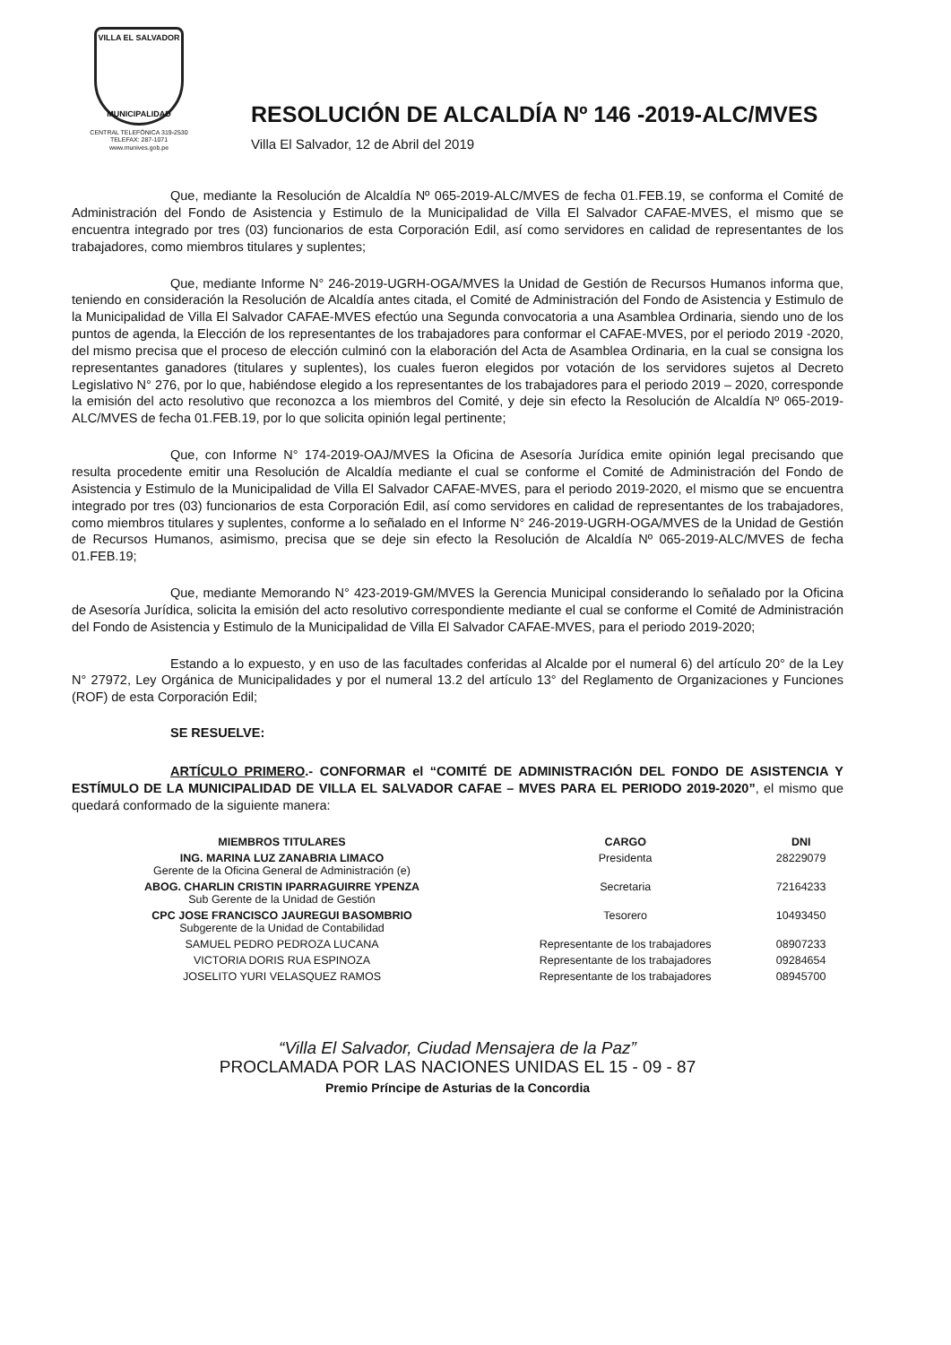VILLA EL SALVADOR
MUNICIPALIDAD
CENTRAL TELEFÓNICA 319-2530
TELEFAX: 287-1071
www.munives.gob.pe
RESOLUCIÓN DE ALCALDÍA Nº 146 -2019-ALC/MVES
Villa El Salvador, 12 de Abril del 2019
Que, mediante la Resolución de Alcaldía Nº 065-2019-ALC/MVES de fecha 01.FEB.19, se conforma el Comité de Administración del Fondo de Asistencia y Estimulo de la Municipalidad de Villa El Salvador CAFAE-MVES, el mismo que se encuentra integrado por tres (03) funcionarios de esta Corporación Edil, así como servidores en calidad de representantes de los trabajadores, como miembros titulares y suplentes;
Que, mediante Informe N° 246-2019-UGRH-OGA/MVES la Unidad de Gestión de Recursos Humanos informa que, teniendo en consideración la Resolución de Alcaldía antes citada, el Comité de Administración del Fondo de Asistencia y Estimulo de la Municipalidad de Villa El Salvador CAFAE-MVES efectúo una Segunda convocatoria a una Asamblea Ordinaria, siendo uno de los puntos de agenda, la Elección de los representantes de los trabajadores para conformar el CAFAE-MVES, por el periodo 2019 -2020, del mismo precisa que el proceso de elección culminó con la elaboración del Acta de Asamblea Ordinaria, en la cual se consigna los representantes ganadores (titulares y suplentes), los cuales fueron elegidos por votación de los servidores sujetos al Decreto Legislativo N° 276, por lo que, habiéndose elegido a los representantes de los trabajadores para el periodo 2019 – 2020, corresponde la emisión del acto resolutivo que reconozca a los miembros del Comité, y deje sin efecto la Resolución de Alcaldía Nº 065-2019-ALC/MVES de fecha 01.FEB.19, por lo que solicita opinión legal pertinente;
Que, con Informe N° 174-2019-OAJ/MVES la Oficina de Asesoría Jurídica emite opinión legal precisando que resulta procedente emitir una Resolución de Alcaldía mediante el cual se conforme el Comité de Administración del Fondo de Asistencia y Estimulo de la Municipalidad de Villa El Salvador CAFAE-MVES, para el periodo 2019-2020, el mismo que se encuentra integrado por tres (03) funcionarios de esta Corporación Edil, así como servidores en calidad de representantes de los trabajadores, como miembros titulares y suplentes, conforme a lo señalado en el Informe N° 246-2019-UGRH-OGA/MVES de la Unidad de Gestión de Recursos Humanos, asimismo, precisa que se deje sin efecto la Resolución de Alcaldía Nº 065-2019-ALC/MVES de fecha 01.FEB.19;
Que, mediante Memorando N° 423-2019-GM/MVES la Gerencia Municipal considerando lo señalado por la Oficina de Asesoría Jurídica, solicita la emisión del acto resolutivo correspondiente mediante el cual se conforme el Comité de Administración del Fondo de Asistencia y Estimulo de la Municipalidad de Villa El Salvador CAFAE-MVES, para el periodo 2019-2020;
Estando a lo expuesto, y en uso de las facultades conferidas al Alcalde por el numeral 6) del artículo 20° de la Ley N° 27972, Ley Orgánica de Municipalidades y por el numeral 13.2 del artículo 13° del Reglamento de Organizaciones y Funciones (ROF) de esta Corporación Edil;
SE RESUELVE:
ARTÍCULO PRIMERO.- CONFORMAR el “COMITÉ DE ADMINISTRACIÓN DEL FONDO DE ASISTENCIA Y ESTÍMULO DE LA MUNICIPALIDAD DE VILLA EL SALVADOR CAFAE – MVES PARA EL PERIODO 2019-2020”, el mismo que quedará conformado de la siguiente manera:
| MIEMBROS TITULARES | CARGO | DNI |
| --- | --- | --- |
| ING. MARINA LUZ ZANABRIA LIMACO Gerente de la Oficina General de Administración (e) | Presidenta | 28229079 |
| ABOG. CHARLIN CRISTIN IPARRAGUIRRE YPENZA Sub Gerente de la Unidad de Gestión | Secretaria | 72164233 |
| CPC JOSE FRANCISCO JAUREGUI BASOMBRIO Subgerente de la Unidad de Contabilidad | Tesorero | 10493450 |
| SAMUEL PEDRO PEDROZA LUCANA | Representante de los trabajadores | 08907233 |
| VICTORIA DORIS RUA ESPINOZA | Representante de los trabajadores | 09284654 |
| JOSELITO YURI VELASQUEZ RAMOS | Representante de los trabajadores | 08945700 |
“Villa El Salvador, Ciudad Mensajera de la Paz”
PROCLAMADA POR LAS NACIONES UNIDAS EL 15 - 09 - 87
Premio Príncipe de Asturias de la Concordia